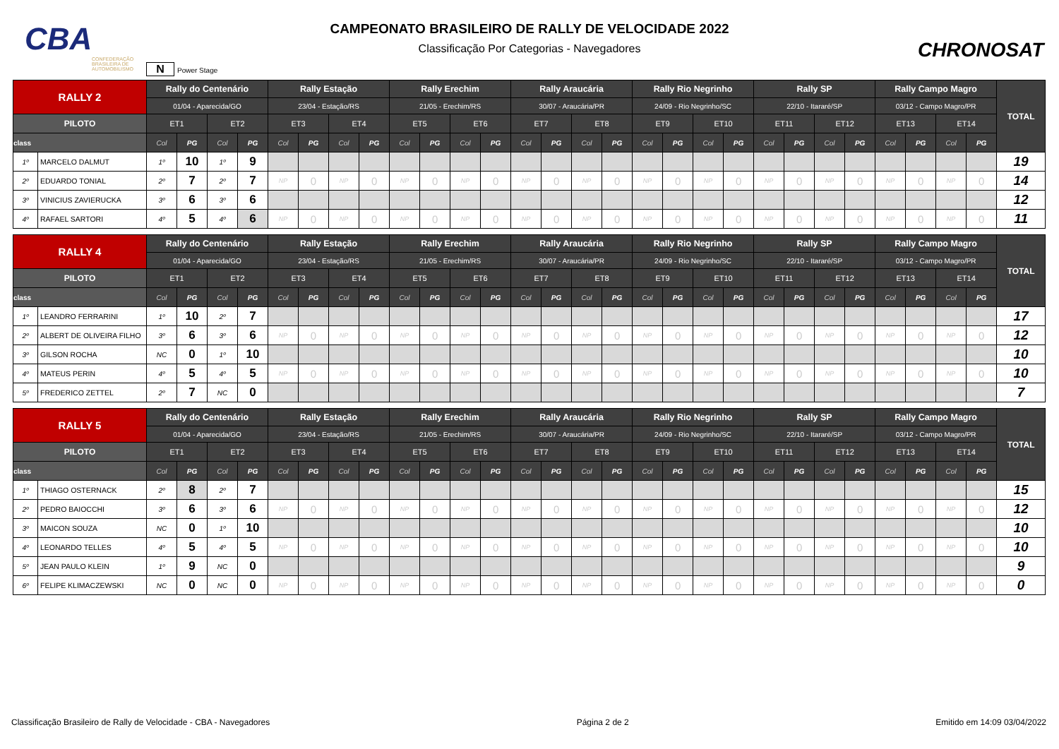CBA
CONFEDERAÇÃO BRASILEIRA DE AUTOMOBILISMO
CAMPEONATO BRASILEIRO DE RALLY DE VELOCIDADE 2022
Classificação Por Categorias - Navegadores
CHRONOSAT
N Power Stage
| RALLY 2 | | Rally do Centenário | | | | Rally Estação | | | | Rally Erechim | | | | Rally Araucária | | | | Rally Rio Negrinho | | | | Rally SP | | | | Rally Campo Magro | | | | TOTAL |
| --- | --- | --- | --- | --- | --- | --- | --- | --- | --- | --- | --- | --- | --- | --- | --- | --- | --- | --- | --- | --- | --- | --- | --- | --- | --- | --- | --- | --- | --- | --- |
| | | 01/04 - Aparecida/GO | | | | 23/04 - Estação/RS | | | | 21/05 - Erechim/RS | | | | 30/07 - Araucária/PR | | | | 24/09 - Rio Negrinho/SC | | | | 22/10 - Itararé/SP | | | | 03/12 - Campo Magro/PR | | | | |
| PILOTO | | ET1 | | ET2 | | ET3 | | ET4 | | ET5 | | ET6 | | ET7 | | ET8 | | ET9 | | ET10 | | ET11 | | ET12 | | ET13 | | ET14 | | |
| class | | Col | PG | Col | PG | Col | PG | Col | PG | Col | PG | Col | PG | Col | PG | Col | PG | Col | PG | Col | PG | Col | PG | Col | PG | Col | PG | Col | PG | |
| 1º | MARCELO DALMUT | 1º | 10 | 1º | 9 | | | | | | | | | | | | | | | | | | | | | | | | | 19 |
| 2º | EDUARDO TONIAL | 2º | 7 | 2º | 7 | NP | 0 | NP | 0 | NP | 0 | NP | 0 | NP | 0 | NP | 0 | NP | 0 | NP | 0 | NP | 0 | NP | 0 | NP | 0 | NP | 0 | 14 |
| 3º | VINICIUS ZAVIERUCKA | 3º | 6 | 3º | 6 | | | | | | | | | | | | | | | | | | | | | | | | | 12 |
| 4º | RAFAEL SARTORI | 4º | 5 | 4º | 6 | NP | 0 | NP | 0 | NP | 0 | NP | 0 | NP | 0 | NP | 0 | NP | 0 | NP | 0 | NP | 0 | NP | 0 | NP | 0 | NP | 0 | 11 |
| RALLY 4 | | Rally do Centenário | | | | Rally Estação | | | | Rally Erechim | | | | Rally Araucária | | | | Rally Rio Negrinho | | | | Rally SP | | | | Rally Campo Magro | | | | TOTAL |
| --- | --- | --- | --- | --- | --- | --- | --- | --- | --- | --- | --- | --- | --- | --- | --- | --- | --- | --- | --- | --- | --- | --- | --- | --- | --- | --- | --- | --- | --- | --- |
| | | 01/04 - Aparecida/GO | | | | 23/04 - Estação/RS | | | | 21/05 - Erechim/RS | | | | 30/07 - Araucária/PR | | | | 24/09 - Rio Negrinho/SC | | | | 22/10 - Itararé/SP | | | | 03/12 - Campo Magro/PR | | | | |
| PILOTO | | ET1 | | ET2 | | ET3 | | ET4 | | ET5 | | ET6 | | ET7 | | ET8 | | ET9 | | ET10 | | ET11 | | ET12 | | ET13 | | ET14 | | |
| class | | Col | PG | Col | PG | Col | PG | Col | PG | Col | PG | Col | PG | Col | PG | Col | PG | Col | PG | Col | PG | Col | PG | Col | PG | Col | PG | Col | PG | |
| 1º | LEANDRO FERRARINI | 1º | 10 | 2º | 7 | | | | | | | | | | | | | | | | | | | | | | | | | 17 |
| 2º | ALBERT DE OLIVEIRA FILHO | 3º | 6 | 3º | 6 | NP | 0 | NP | 0 | NP | 0 | NP | 0 | NP | 0 | NP | 0 | NP | 0 | NP | 0 | NP | 0 | NP | 0 | NP | 0 | NP | 0 | 12 |
| 3º | GILSON ROCHA | NC | 0 | 1º | 10 | | | | | | | | | | | | | | | | | | | | | | | | | 10 |
| 4º | MATEUS PERIN | 4º | 5 | 4º | 5 | NP | 0 | NP | 0 | NP | 0 | NP | 0 | NP | 0 | NP | 0 | NP | 0 | NP | 0 | NP | 0 | NP | 0 | NP | 0 | NP | 0 | 10 |
| 5º | FREDERICO ZETTEL | 2º | 7 | NC | 0 | | | | | | | | | | | | | | | | | | | | | | | | | 7 |
| RALLY 5 | | Rally do Centenário | | | | Rally Estação | | | | Rally Erechim | | | | Rally Araucária | | | | Rally Rio Negrinho | | | | Rally SP | | | | Rally Campo Magro | | | | TOTAL |
| --- | --- | --- | --- | --- | --- | --- | --- | --- | --- | --- | --- | --- | --- | --- | --- | --- | --- | --- | --- | --- | --- | --- | --- | --- | --- | --- | --- | --- | --- | --- |
| | | 01/04 - Aparecida/GO | | | | 23/04 - Estação/RS | | | | 21/05 - Erechim/RS | | | | 30/07 - Araucária/PR | | | | 24/09 - Rio Negrinho/SC | | | | 22/10 - Itararé/SP | | | | 03/12 - Campo Magro/PR | | | | |
| PILOTO | | ET1 | | ET2 | | ET3 | | ET4 | | ET5 | | ET6 | | ET7 | | ET8 | | ET9 | | ET10 | | ET11 | | ET12 | | ET13 | | ET14 | | |
| class | | Col | PG | Col | PG | Col | PG | Col | PG | Col | PG | Col | PG | Col | PG | Col | PG | Col | PG | Col | PG | Col | PG | Col | PG | Col | PG | Col | PG | |
| 1º | THIAGO OSTERNACK | 2º | 8 | 2º | 7 | | | | | | | | | | | | | | | | | | | | | | | | | 15 |
| 2º | PEDRO BAIOCCHI | 3º | 6 | 3º | 6 | NP | 0 | NP | 0 | NP | 0 | NP | 0 | NP | 0 | NP | 0 | NP | 0 | NP | 0 | NP | 0 | NP | 0 | NP | 0 | NP | 0 | 12 |
| 3º | MAICON SOUZA | NC | 0 | 1º | 10 | | | | | | | | | | | | | | | | | | | | | | | | | 10 |
| 4º | LEONARDO TELLES | 4º | 5 | 4º | 5 | NP | 0 | NP | 0 | NP | 0 | NP | 0 | NP | 0 | NP | 0 | NP | 0 | NP | 0 | NP | 0 | NP | 0 | NP | 0 | NP | 0 | 10 |
| 5º | JEAN PAULO KLEIN | 1º | 9 | NC | 0 | | | | | | | | | | | | | | | | | | | | | | | | | 9 |
| 6º | FELIPE KLIMACZEWSKI | NC | 0 | NC | 0 | NP | 0 | NP | 0 | NP | 0 | NP | 0 | NP | 0 | NP | 0 | NP | 0 | NP | 0 | NP | 0 | NP | 0 | NP | 0 | NP | 0 | 0 |
Classificação Brasileiro de Rally de Velocidade - CBA - Navegadores Página 2 de 2 Emitido em 14:09 03/04/2022